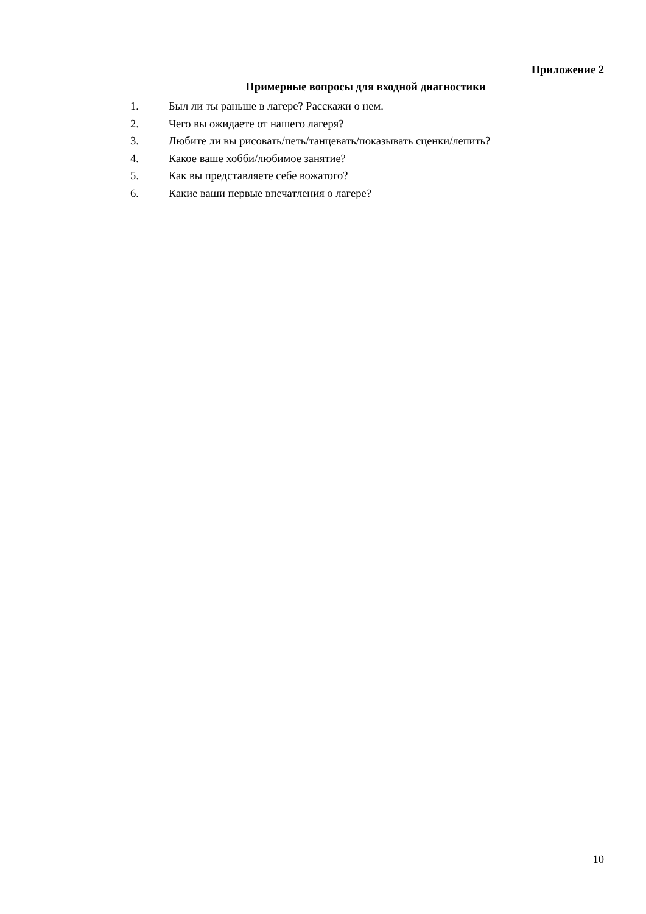Приложение 2
Примерные вопросы для входной диагностики
1. Был ли ты раньше в лагере? Расскажи о нем.
2. Чего вы ожидаете от нашего лагеря?
3. Любите ли вы рисовать/петь/танцевать/показывать сценки/лепить?
4. Какое ваше хобби/любимое занятие?
5. Как вы представляете себе вожатого?
6. Какие ваши первые впечатления о лагере?
10